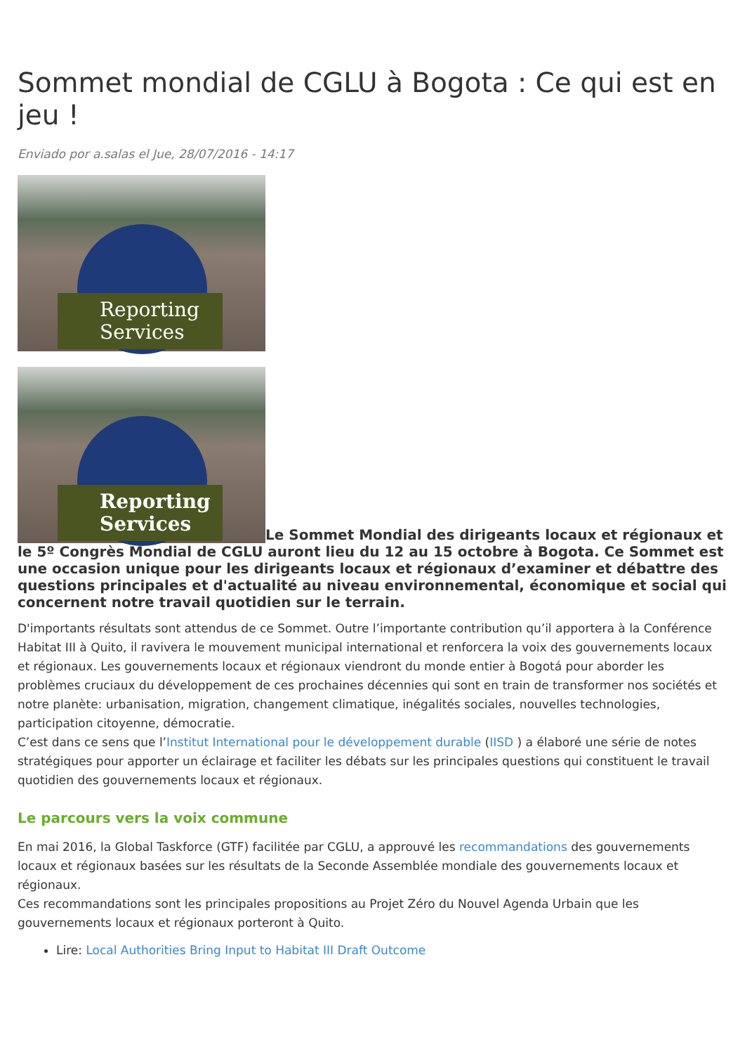Sommet mondial de CGLU à Bogota : Ce qui est en jeu !
Enviado por a.salas el Jue, 28/07/2016 - 14:17
Reporting
Services
Reporting
Services Le Sommet Mondial des dirigeants locaux et régionaux et le 5º Congrès Mondial de CGLU auront lieu du 12 au 15 octobre à Bogota. Ce Sommet est une occasion unique pour les dirigeants locaux et régionaux d’examiner et débattre des questions principales et d'actualité au niveau environnemental, économique et social qui concernent notre travail quotidien sur le terrain.
D'importants résultats sont attendus de ce Sommet. Outre l’importante contribution qu’il apportera à la Conférence Habitat III à Quito, il ravivera le mouvement municipal international et renforcera la voix des gouvernements locaux et régionaux. Les gouvernements locaux et régionaux viendront du monde entier à Bogotá pour aborder les problèmes cruciaux du développement de ces prochaines décennies qui sont en train de transformer nos sociétés et notre planète: urbanisation, migration, changement climatique, inégalités sociales, nouvelles technologies, participation citoyenne, démocratie.
C’est dans ce sens que l’Institut International pour le développement durable (IISD ) a élaboré une série de notes stratégiques pour apporter un éclairage et faciliter les débats sur les principales questions qui constituent le travail quotidien des gouvernements locaux et régionaux.
Le parcours vers la voix commune
En mai 2016, la Global Taskforce (GTF) facilitée par CGLU, a approuvé les recommandations des gouvernements locaux et régionaux basées sur les résultats de la Seconde Assemblée mondiale des gouvernements locaux et régionaux.
Ces recommandations sont les principales propositions au Projet Zéro du Nouvel Agenda Urbain que les gouvernements locaux et régionaux porteront à Quito.
Lire: Local Authorities Bring Input to Habitat III Draft Outcome